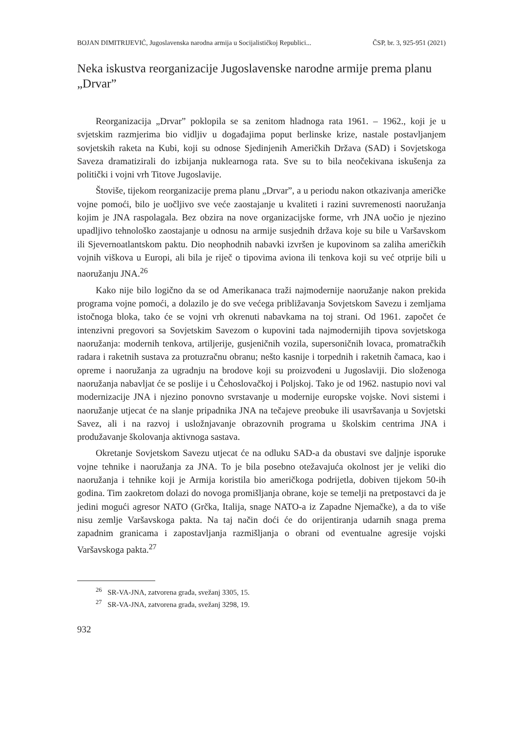BOJAN DIMITRIJEVIĆ, Jugoslavenska narodna armija u Socijalističkoj Republici... ČSP, br. 3, 925-951 (2021)
Neka iskustva reorganizacije Jugoslavenske narodne armije prema planu „Drvar”
Reorganizacija „Drvar” poklopila se sa zenitom hladnoga rata 1961. – 1962., koji je u svjetskim razmjerima bio vidljiv u događajima poput berlinske krize, nastale postavljanjem sovjetskih raketa na Kubi, koji su odnose Sjedinjenih Američkih Država (SAD) i Sovjetskoga Saveza dramatizirali do izbijanja nuklearnoga rata. Sve su to bila neočekivana iskušenja za politički i vojni vrh Titove Jugoslavije.
Štoviše, tijekom reorganizacije prema planu „Drvar”, a u periodu nakon otkazivanja američke vojne pomoći, bilo je uočljivo sve veće zaostajanje u kvaliteti i razini suvremenosti naoružanja kojim je JNA raspolagala. Bez obzira na nove organizacijske forme, vrh JNA uočio je njezino upadljivo tehnološko zaostajanje u odnosu na armije susjednih država koje su bile u Varšavskom ili Sjevernoatlantskom paktu. Dio neophodnih nabavki izvršen je kupovinom sa zaliha američkih vojnih viškova u Europi, ali bila je riječ o tipovima aviona ili tenkova koji su već otprije bili u naoružanju JNA.<sup>26</sup>
Kako nije bilo logično da se od Amerikanaca traži najmodernije naoružanje nakon prekida programa vojne pomoći, a dolazilo je do sve većega približavanja Sovjetskom Savezu i zemljama istočnoga bloka, tako će se vojni vrh okrenuti nabavkama na toj strani. Od 1961. započet će intenzivni pregovori sa Sovjetskim Savezom o kupovini tada najmodernijih tipova sovjetskoga naoružanja: modernih tenkova, artiljerije, gusjeničnih vozila, supersoničnih lovaca, promatračkih radara i raketnih sustava za protuzračnu obranu; nešto kasnije i torpednih i raketnih čamaca, kao i opreme i naoružanja za ugradnju na brodove koji su proizvođeni u Jugoslaviji. Dio složenoga naoružanja nabavljat će se poslije i u Čehoslovačkoj i Poljskoj. Tako je od 1962. nastupio novi val modernizacije JNA i njezino ponovno svrstavanje u modernije europske vojske. Novi sistemi i naoružanje utjecat će na slanje pripadnika JNA na tečajeve preobuke ili usavršavanja u Sovjetski Savez, ali i na razvoj i usložnjavanje obrazovnih programa u školskim centrima JNA i produžavanje školovanja aktivnoga sastava.
Okretanje Sovjetskom Savezu utjecat će na odluku SAD-a da obustavi sve daljnje isporuke vojne tehnike i naoružanja za JNA. To je bila posebno otežavajuća okolnost jer je veliki dio naoružanja i tehnike koji je Armija koristila bio američkoga podrijetla, dobiven tijekom 50-ih godina. Tim zaokretom dolazi do novoga promišljanja obrane, koje se temelji na pretpostavci da je jedini mogući agresor NATO (Grčka, Italija, snage NATO-a iz Zapadne Njemačke), a da to više nisu zemlje Varšavskoga pakta. Na taj način doći će do orijentiranja udarnih snaga prema zapadnim granicama i zapostavljanja razmišljanja o obrani od eventualne agresije vojski Varšavskoga pakta.<sup>27</sup>
<sup>26</sup> SR-VA-JNA, zatvorena građa, svežanj 3305, 15.
<sup>27</sup> SR-VA-JNA, zatvorena građa, svežanj 3298, 19.
932